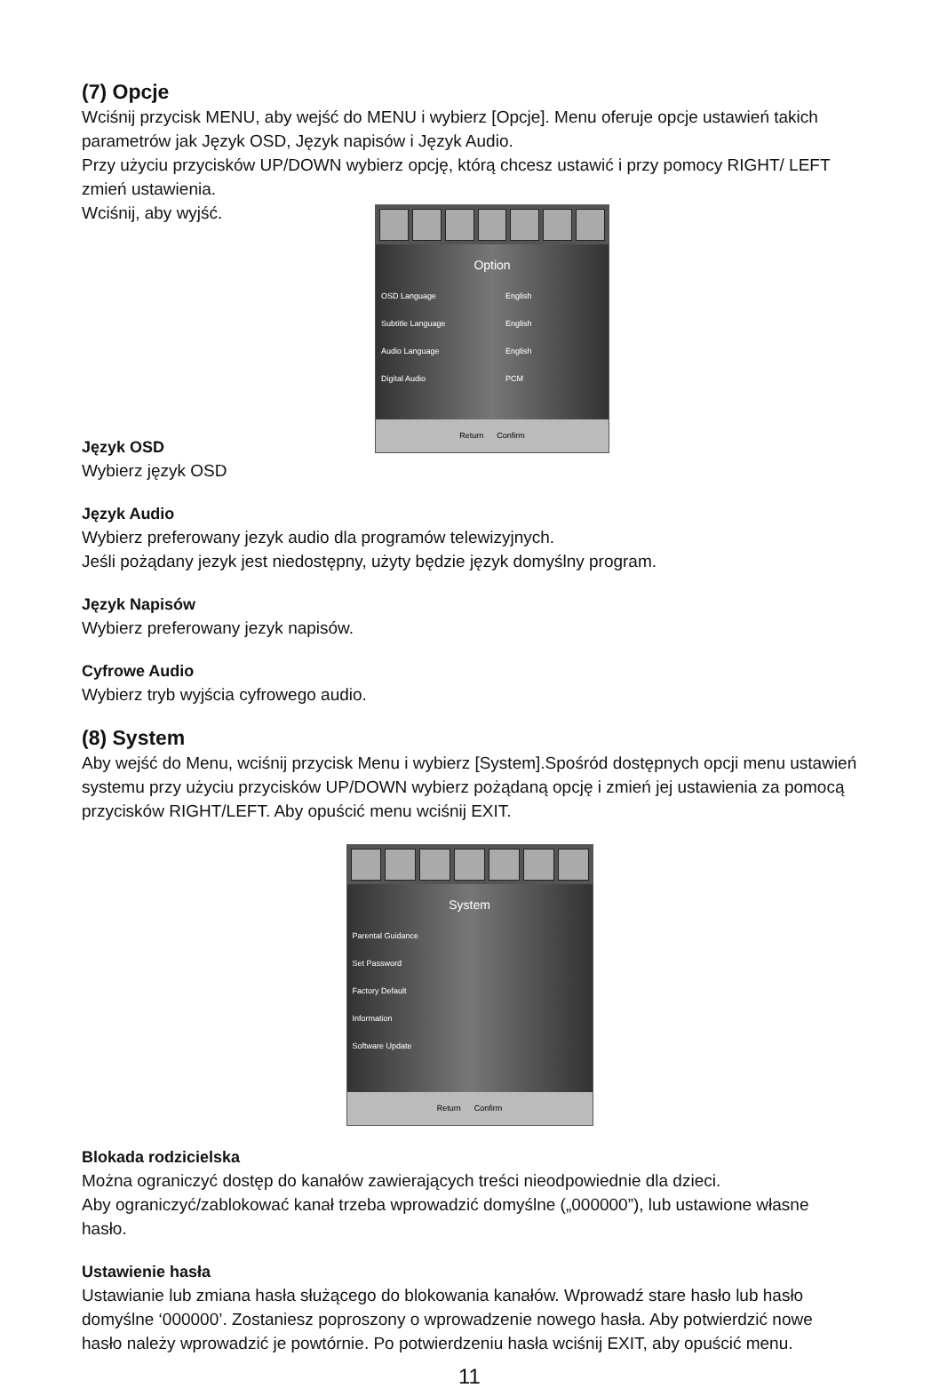(7) Opcje
Wciśnij przycisk MENU, aby wejść do MENU i wybierz [Opcje]. Menu oferuje opcje ustawień takich parametrów jak Język OSD, Język napisów i Język Audio.
Przy użyciu przycisków UP/DOWN wybierz opcję, którą chcesz ustawić i przy pomocy RIGHT/ LEFT zmień ustawienia.
Wciśnij, aby wyjść.
Option
OSD Language English
Subtitle Language English
Audio Language English
Digital Audio PCM
Return Confirm
Język OSD
Wybierz język OSD
Język Audio
Wybierz preferowany jezyk audio dla programów telewizyjnych.
Jeśli pożądany jezyk jest niedostępny, użyty będzie język domyślny program.
Język Napisów
Wybierz preferowany jezyk napisów.
Cyfrowe Audio
Wybierz tryb wyjścia cyfrowego audio.
(8) System
Aby wejść do Menu, wciśnij przycisk Menu i wybierz [System].Spośród dostępnych opcji menu ustawień systemu przy użyciu przycisków UP/DOWN wybierz pożądaną opcję i zmień jej ustawienia za pomocą przycisków RIGHT/LEFT. Aby opuścić menu wciśnij EXIT.
System
Parental Guidance
Set Password
Factory Default
Information
Software Update
Return Confirm
Blokada rodzicielska
Można ograniczyć dostęp do kanałów zawierających treści nieodpowiednie dla dzieci.
Aby ograniczyć/zablokować kanał trzeba wprowadzić domyślne („000000”), lub ustawione własne hasło.
Ustawienie hasła
Ustawianie lub zmiana hasła służącego do blokowania kanałów. Wprowadź stare hasło lub hasło domyślne ‘000000’. Zostaniesz poproszony o wprowadzenie nowego hasła. Aby potwierdzić nowe hasło należy wprowadzić je powtórnie. Po potwierdzeniu hasła wciśnij EXIT, aby opuścić menu.
11